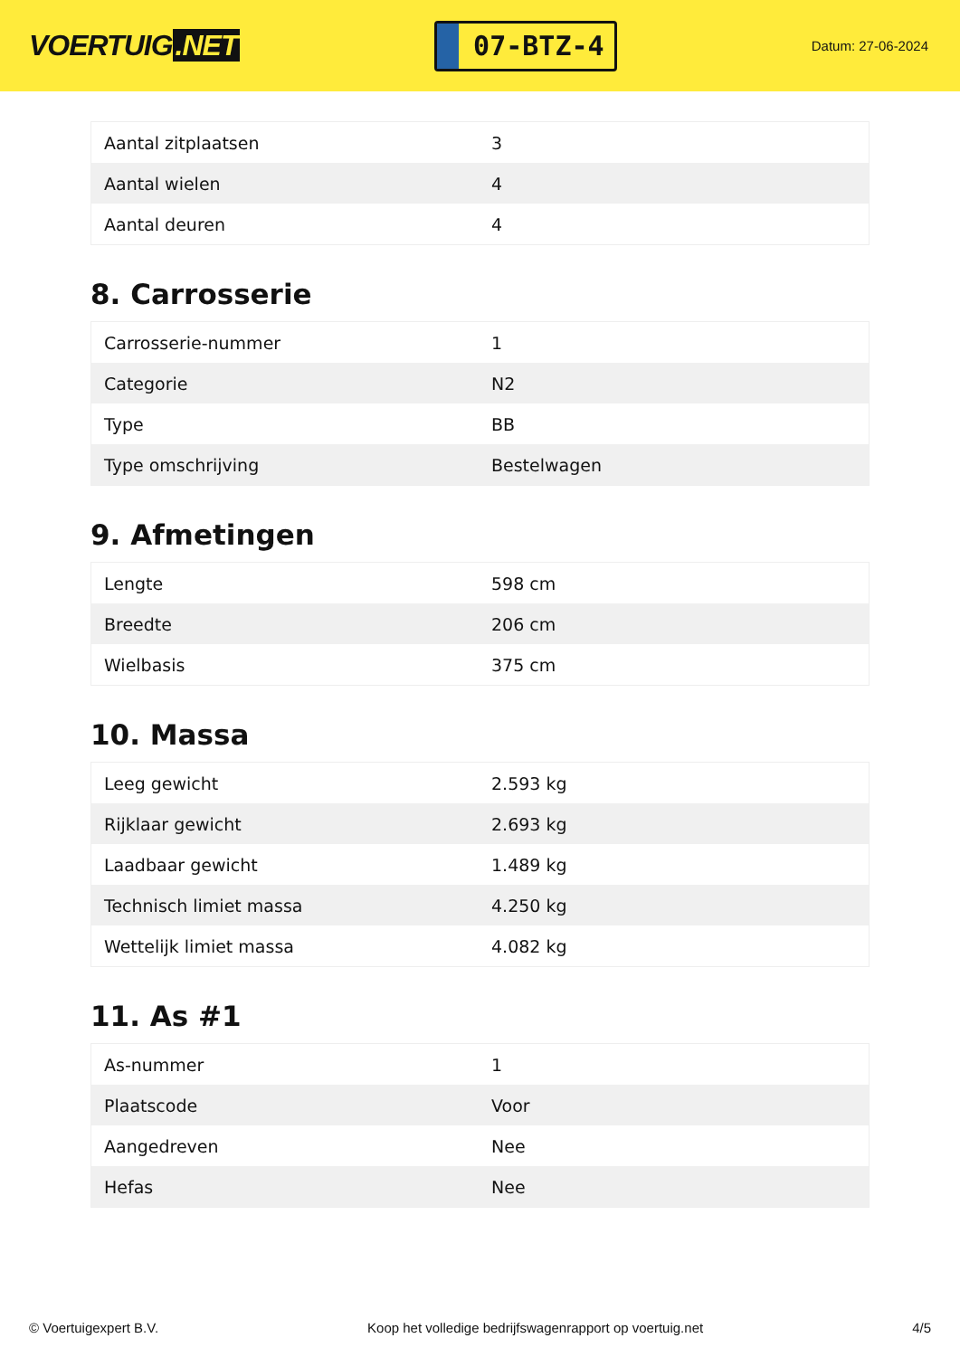VOERTUIG.NET
07-BTZ-4
Datum: 27-06-2024
| Aantal zitplaatsen | 3 |
| Aantal wielen | 4 |
| Aantal deuren | 4 |
8. Carrosserie
| Carrosserie-nummer | 1 |
| Categorie | N2 |
| Type | BB |
| Type omschrijving | Bestelwagen |
9. Afmetingen
| Lengte | 598 cm |
| Breedte | 206 cm |
| Wielbasis | 375 cm |
10. Massa
| Leeg gewicht | 2.593 kg |
| Rijklaar gewicht | 2.693 kg |
| Laadbaar gewicht | 1.489 kg |
| Technisch limiet massa | 4.250 kg |
| Wettelijk limiet massa | 4.082 kg |
11. As #1
| As-nummer | 1 |
| Plaatscode | Voor |
| Aangedreven | Nee |
| Hefas | Nee |
© Voertuigexpert B.V. Koop het volledige bedrijfswagenrapport op voertuig.net 4/5